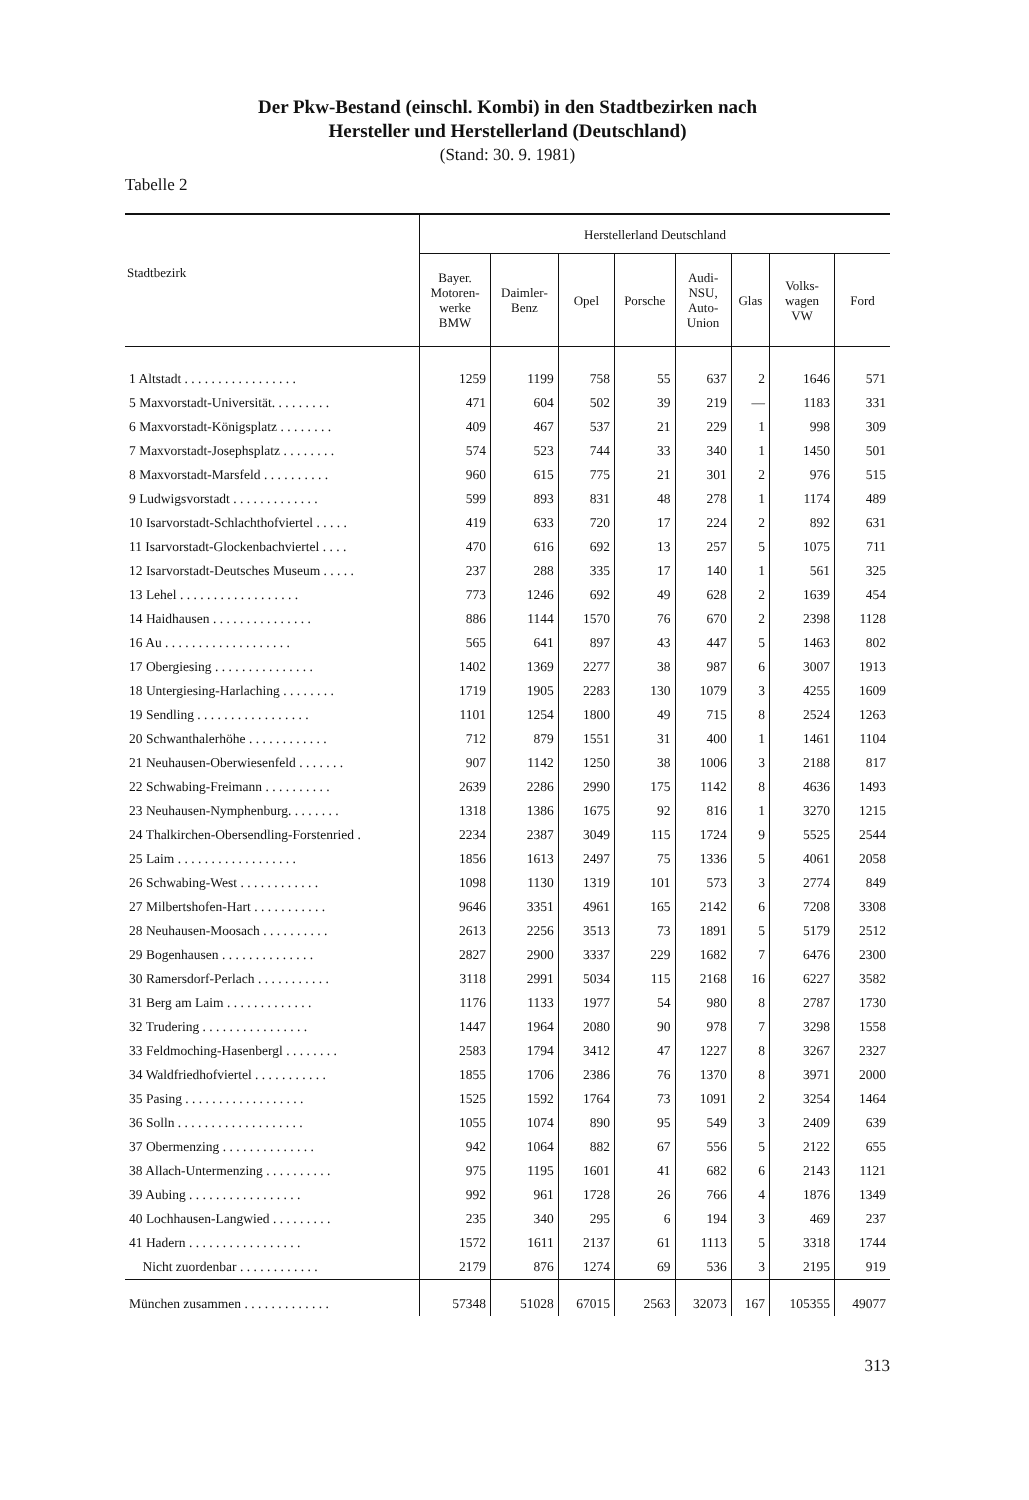Der Pkw-Bestand (einschl. Kombi) in den Stadtbezirken nach
Hersteller und Herstellerland (Deutschland)
(Stand: 30. 9. 1981)
Tabelle 2
| Stadtbezirk | Herstellerland Deutschland | | | | | | | |
| --- | --- | --- | --- | --- | --- | --- | --- | --- |
| | Bayer. Motoren- werke BMW | Daimler- Benz | Opel | Porsche | Audi- NSU, Auto- Union | Glas | Volks- wagen VW | Ford |
| 1 Altstadt . . . . . . . . . . . . . . . . . | 1259 | 1199 | 758 | 55 | 637 | 2 | 1646 | 571 |
| 5 Maxvorstadt-Universität. . . . . . . . . | 471 | 604 | 502 | 39 | 219 | — | 1183 | 331 |
| 6 Maxvorstadt-Königsplatz . . . . . . . . | 409 | 467 | 537 | 21 | 229 | 1 | 998 | 309 |
| 7 Maxvorstadt-Josephsplatz . . . . . . . . | 574 | 523 | 744 | 33 | 340 | 1 | 1450 | 501 |
| 8 Maxvorstadt-Marsfeld . . . . . . . . . . | 960 | 615 | 775 | 21 | 301 | 2 | 976 | 515 |
| 9 Ludwigsvorstadt . . . . . . . . . . . . . | 599 | 893 | 831 | 48 | 278 | 1 | 1174 | 489 |
| 10 Isarvorstadt-Schlachthofviertel . . . . . | 419 | 633 | 720 | 17 | 224 | 2 | 892 | 631 |
| 11 Isarvorstadt-Glockenbachviertel . . . . | 470 | 616 | 692 | 13 | 257 | 5 | 1075 | 711 |
| 12 Isarvorstadt-Deutsches Museum . . . . . | 237 | 288 | 335 | 17 | 140 | 1 | 561 | 325 |
| 13 Lehel . . . . . . . . . . . . . . . . . . | 773 | 1246 | 692 | 49 | 628 | 2 | 1639 | 454 |
| 14 Haidhausen . . . . . . . . . . . . . . . | 886 | 1144 | 1570 | 76 | 670 | 2 | 2398 | 1128 |
| 16 Au . . . . . . . . . . . . . . . . . . . | 565 | 641 | 897 | 43 | 447 | 5 | 1463 | 802 |
| 17 Obergiesing . . . . . . . . . . . . . . . | 1402 | 1369 | 2277 | 38 | 987 | 6 | 3007 | 1913 |
| 18 Untergiesing-Harlaching . . . . . . . . | 1719 | 1905 | 2283 | 130 | 1079 | 3 | 4255 | 1609 |
| 19 Sendling . . . . . . . . . . . . . . . . . | 1101 | 1254 | 1800 | 49 | 715 | 8 | 2524 | 1263 |
| 20 Schwanthalerhöhe . . . . . . . . . . . . | 712 | 879 | 1551 | 31 | 400 | 1 | 1461 | 1104 |
| 21 Neuhausen-Oberwiesenfeld . . . . . . . | 907 | 1142 | 1250 | 38 | 1006 | 3 | 2188 | 817 |
| 22 Schwabing-Freimann . . . . . . . . . . | 2639 | 2286 | 2990 | 175 | 1142 | 8 | 4636 | 1493 |
| 23 Neuhausen-Nymphenburg. . . . . . . . | 1318 | 1386 | 1675 | 92 | 816 | 1 | 3270 | 1215 |
| 24 Thalkirchen-Obersendling-Forstenried . | 2234 | 2387 | 3049 | 115 | 1724 | 9 | 5525 | 2544 |
| 25 Laim . . . . . . . . . . . . . . . . . . | 1856 | 1613 | 2497 | 75 | 1336 | 5 | 4061 | 2058 |
| 26 Schwabing-West . . . . . . . . . . . . | 1098 | 1130 | 1319 | 101 | 573 | 3 | 2774 | 849 |
| 27 Milbertshofen-Hart . . . . . . . . . . . | 9646 | 3351 | 4961 | 165 | 2142 | 6 | 7208 | 3308 |
| 28 Neuhausen-Moosach . . . . . . . . . . | 2613 | 2256 | 3513 | 73 | 1891 | 5 | 5179 | 2512 |
| 29 Bogenhausen . . . . . . . . . . . . . . | 2827 | 2900 | 3337 | 229 | 1682 | 7 | 6476 | 2300 |
| 30 Ramersdorf-Perlach . . . . . . . . . . . | 3118 | 2991 | 5034 | 115 | 2168 | 16 | 6227 | 3582 |
| 31 Berg am Laim . . . . . . . . . . . . . | 1176 | 1133 | 1977 | 54 | 980 | 8 | 2787 | 1730 |
| 32 Trudering . . . . . . . . . . . . . . . . | 1447 | 1964 | 2080 | 90 | 978 | 7 | 3298 | 1558 |
| 33 Feldmoching-Hasenbergl . . . . . . . . | 2583 | 1794 | 3412 | 47 | 1227 | 8 | 3267 | 2327 |
| 34 Waldfriedhofviertel . . . . . . . . . . . | 1855 | 1706 | 2386 | 76 | 1370 | 8 | 3971 | 2000 |
| 35 Pasing . . . . . . . . . . . . . . . . . . | 1525 | 1592 | 1764 | 73 | 1091 | 2 | 3254 | 1464 |
| 36 Solln . . . . . . . . . . . . . . . . . . . | 1055 | 1074 | 890 | 95 | 549 | 3 | 2409 | 639 |
| 37 Obermenzing . . . . . . . . . . . . . . | 942 | 1064 | 882 | 67 | 556 | 5 | 2122 | 655 |
| 38 Allach-Untermenzing . . . . . . . . . . | 975 | 1195 | 1601 | 41 | 682 | 6 | 2143 | 1121 |
| 39 Aubing . . . . . . . . . . . . . . . . . | 992 | 961 | 1728 | 26 | 766 | 4 | 1876 | 1349 |
| 40 Lochhausen-Langwied . . . . . . . . . | 235 | 340 | 295 | 6 | 194 | 3 | 469 | 237 |
| 41 Hadern . . . . . . . . . . . . . . . . . | 1572 | 1611 | 2137 | 61 | 1113 | 5 | 3318 | 1744 |
| Nicht zuordenbar . . . . . . . . . . . . | 2179 | 876 | 1274 | 69 | 536 | 3 | 2195 | 919 |
| München zusammen . . . . . . . . . . . . . | 57348 | 51028 | 67015 | 2563 | 32073 | 167 | 105355 | 49077 |
313